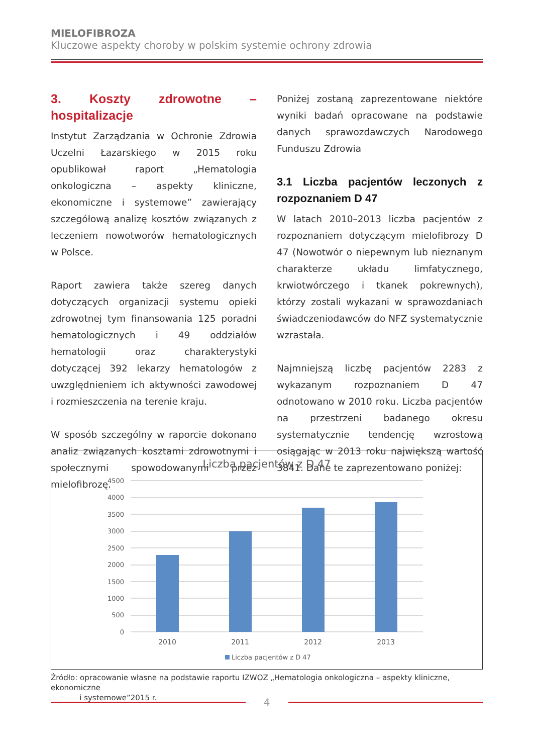MIELOFIBROZA
Kluczowe aspekty choroby w polskim systemie ochrony zdrowia
3. Koszty zdrowotne – hospitalizacje
Instytut Zarządzania w Ochronie Zdrowia Uczelni Łazarskiego w 2015 roku opublikował raport „Hematologia onkologiczna – aspekty kliniczne, ekonomiczne i systemowe” zawierający szczegółową analizę kosztów związanych z leczeniem nowotworów hematologicznych w Polsce.
Raport zawiera także szereg danych dotyczących organizacji systemu opieki zdrowotnej tym finansowania 125 poradni hematologicznych i 49 oddziałów hematologii oraz charakterystyki dotyczącej 392 lekarzy hematologów z uwzględnieniem ich aktywności zawodowej i rozmieszczenia na terenie kraju.
W sposób szczególny w raporcie dokonano analiz związanych kosztami zdrowotnymi i społecznymi spowodowanymi przez mielofibrozę.
Poniżej zostaną zaprezentowane niektóre wyniki badań opracowane na podstawie danych sprawozdawczych Narodowego Funduszu Zdrowia
3.1 Liczba pacjentów leczonych z rozpoznaniem D 47
W latach 2010–2013 liczba pacjentów z rozpoznaniem dotyczącym mielofibrozy D 47 (Nowotwór o niepewnym lub nieznanym charakterze układu limfatycznego, krwiotwórczego i tkanek pokrewnych), którzy zostali wykazani w sprawozdaniach świadczeniodawców do NFZ systematycznie wzrastała.
Najmniejszą liczbę pacjentów 2283 z wykazanym rozpoznaniem D 47 odnotowano w 2010 roku. Liczba pacjentów na przestrzeni badanego okresu systematycznie tendencję wzrostową osiągając w 2013 roku największą wartość 3841. Dane te zaprezentowano poniżej:
Liczba pacjentów z D 47
4500
4000
3500
3000
2500
2000
1500
1000
500
0
2010
2011
2012
2013
Liczba pacjentów z D 47
Źródło: opracowanie własne na podstawie raportu IZWOZ „Hematologia onkologiczna – aspekty kliniczne, ekonomiczne
i systemowe”2015 r.
4